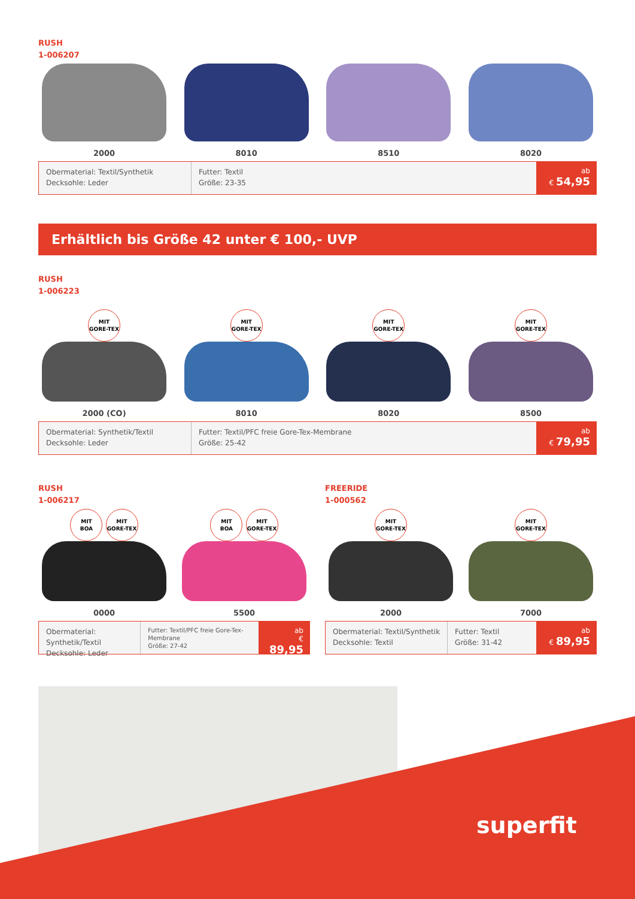RUSH
1-006207
2000 8010 8510 8020
Obermaterial: Textil/Synthetik
Decksohle: Leder
Futter: Textil
Größe: 23-35
ab
€ 54,95
Erhältlich bis Größe 42 unter € 100,- UVP
RUSH
1-006223
MIT
GORE-TEX
2000 (CO)
MIT
GORE-TEX
8010
MIT
GORE-TEX
8020
MIT
GORE-TEX
8500
Obermaterial: Synthetik/Textil
Decksohle: Leder
Futter: Textil/PFC freie Gore-Tex-Membrane
Größe: 25-42
ab
€ 79,95
RUSH
1-006217
MIT
BOA MIT
GORE-TEX
0000
MIT
BOA MIT
GORE-TEX
5500
Obermaterial: Synthetik/Textil
Decksohle: Leder
Futter: Textil/PFC freie Gore-Tex-Membrane
Größe: 27-42
ab
€ 89,95
FREERIDE
1-000562
MIT
GORE-TEX
2000
MIT
GORE-TEX
7000
Obermaterial: Textil/Synthetik
Decksohle: Textil
Futter: Textil
Größe: 31-42
ab
€ 89,95
superfit